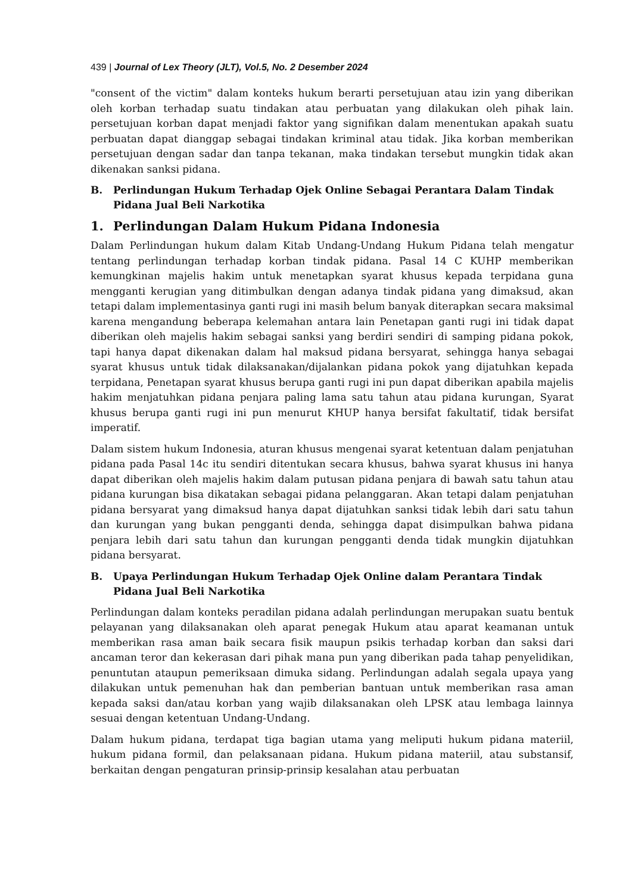439 | Journal of Lex Theory (JLT), Vol.5, No. 2 Desember 2024
"consent of the victim" dalam konteks hukum berarti persetujuan atau izin yang diberikan oleh korban terhadap suatu tindakan atau perbuatan yang dilakukan oleh pihak lain. persetujuan korban dapat menjadi faktor yang signifikan dalam menentukan apakah suatu perbuatan dapat dianggap sebagai tindakan kriminal atau tidak. Jika korban memberikan persetujuan dengan sadar dan tanpa tekanan, maka tindakan tersebut mungkin tidak akan dikenakan sanksi pidana.
B. Perlindungan Hukum Terhadap Ojek Online Sebagai Perantara Dalam Tindak Pidana Jual Beli Narkotika
1. Perlindungan Dalam Hukum Pidana Indonesia
Dalam Perlindungan hukum dalam Kitab Undang-Undang Hukum Pidana telah mengatur tentang perlindungan terhadap korban tindak pidana. Pasal 14 C KUHP memberikan kemungkinan majelis hakim untuk menetapkan syarat khusus kepada terpidana guna mengganti kerugian yang ditimbulkan dengan adanya tindak pidana yang dimaksud, akan tetapi dalam implementasinya ganti rugi ini masih belum banyak diterapkan secara maksimal karena mengandung beberapa kelemahan antara lain Penetapan ganti rugi ini tidak dapat diberikan oleh majelis hakim sebagai sanksi yang berdiri sendiri di samping pidana pokok, tapi hanya dapat dikenakan dalam hal maksud pidana bersyarat, sehingga hanya sebagai syarat khusus untuk tidak dilaksanakan/dijalankan pidana pokok yang dijatuhkan kepada terpidana, Penetapan syarat khusus berupa ganti rugi ini pun dapat diberikan apabila majelis hakim menjatuhkan pidana penjara paling lama satu tahun atau pidana kurungan, Syarat khusus berupa ganti rugi ini pun menurut KHUP hanya bersifat fakultatif, tidak bersifat imperatif.
Dalam sistem hukum Indonesia, aturan khusus mengenai syarat ketentuan dalam penjatuhan pidana pada Pasal 14c itu sendiri ditentukan secara khusus, bahwa syarat khusus ini hanya dapat diberikan oleh majelis hakim dalam putusan pidana penjara di bawah satu tahun atau pidana kurungan bisa dikatakan sebagai pidana pelanggaran. Akan tetapi dalam penjatuhan pidana bersyarat yang dimaksud hanya dapat dijatuhkan sanksi tidak lebih dari satu tahun dan kurungan yang bukan pengganti denda, sehingga dapat disimpulkan bahwa pidana penjara lebih dari satu tahun dan kurungan pengganti denda tidak mungkin dijatuhkan pidana bersyarat.
B. Upaya Perlindungan Hukum Terhadap Ojek Online dalam Perantara Tindak Pidana Jual Beli Narkotika
Perlindungan dalam konteks peradilan pidana adalah perlindungan merupakan suatu bentuk pelayanan yang dilaksanakan oleh aparat penegak Hukum atau aparat keamanan untuk memberikan rasa aman baik secara fisik maupun psikis terhadap korban dan saksi dari ancaman teror dan kekerasan dari pihak mana pun yang diberikan pada tahap penyelidikan, penuntutan ataupun pemeriksaan dimuka sidang. Perlindungan adalah segala upaya yang dilakukan untuk pemenuhan hak dan pemberian bantuan untuk memberikan rasa aman kepada saksi dan/atau korban yang wajib dilaksanakan oleh LPSK atau lembaga lainnya sesuai dengan ketentuan Undang-Undang.
Dalam hukum pidana, terdapat tiga bagian utama yang meliputi hukum pidana materiil, hukum pidana formil, dan pelaksanaan pidana. Hukum pidana materiil, atau substansif, berkaitan dengan pengaturan prinsip-prinsip kesalahan atau perbuatan